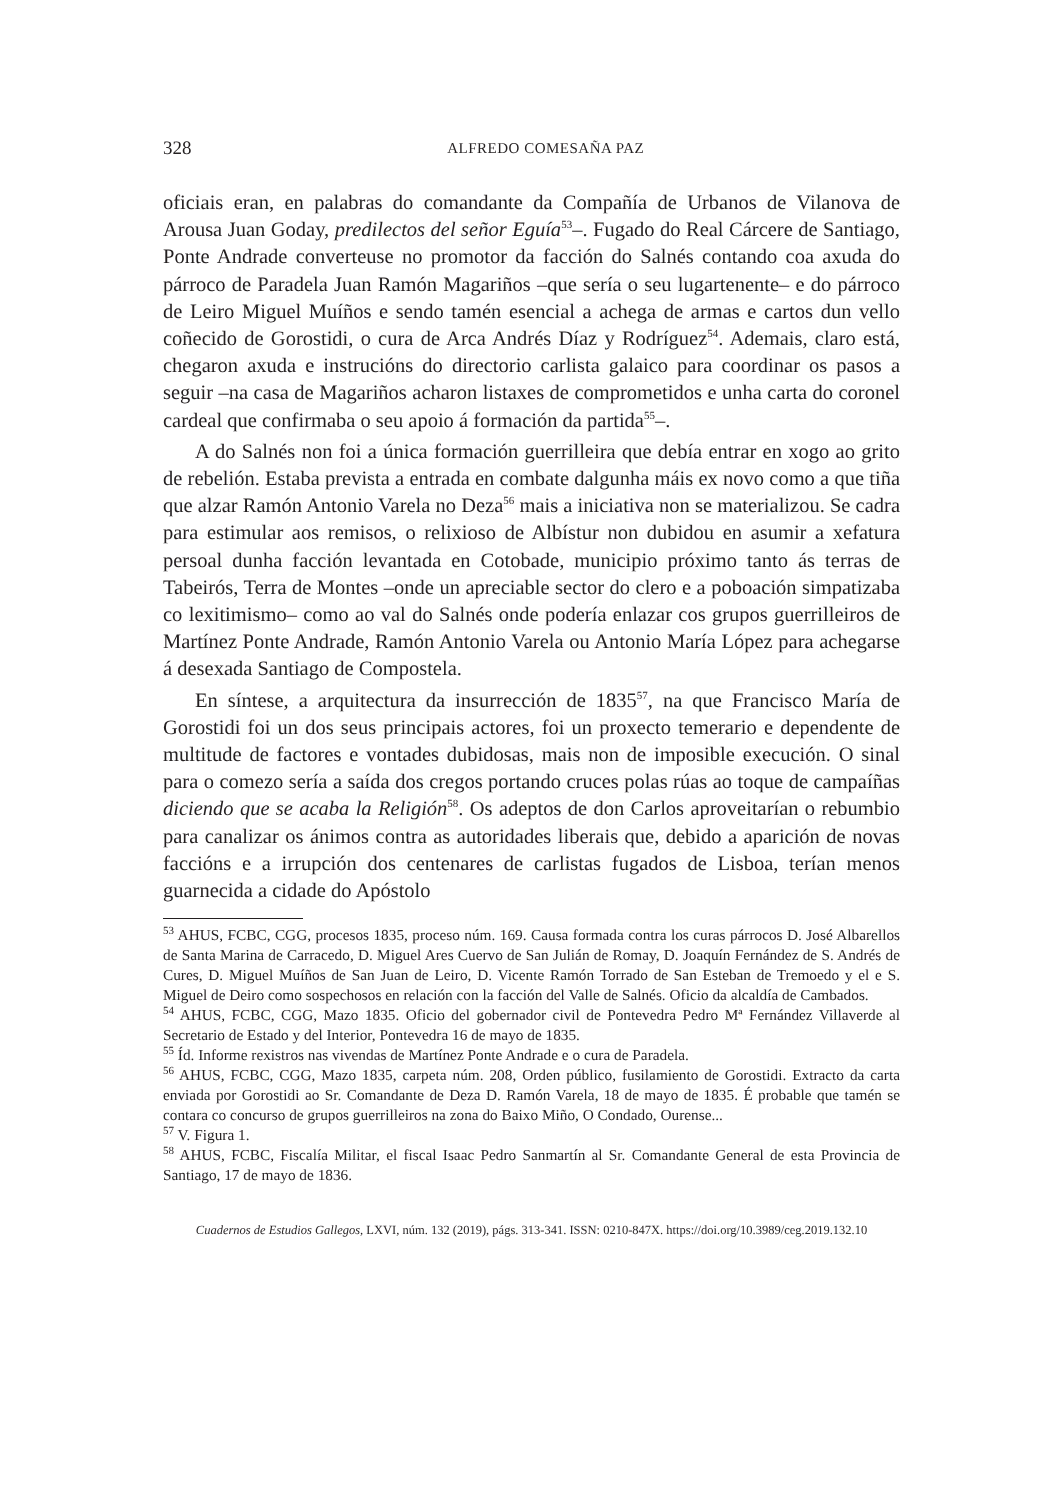328 ALFREDO COMESAÑA PAZ
oficiais eran, en palabras do comandante da Compañía de Urbanos de Vilanova de Arousa Juan Goday, predilectos del señor Eguía<sup>53</sup>–. Fugado do Real Cárcere de Santiago, Ponte Andrade converteuse no promotor da facción do Salnés contando coa axuda do párroco de Paradela Juan Ramón Magariños –que sería o seu lugartenente– e do párroco de Leiro Miguel Muíños e sendo tamén esencial a achega de armas e cartos dun vello coñecido de Gorostidi, o cura de Arca Andrés Díaz y Rodríguez<sup>54</sup>. Ademais, claro está, chegaron axuda e instrucións do directorio carlista galaico para coordinar os pasos a seguir –na casa de Magariños acharon listaxes de comprometidos e unha carta do coronel cardeal que confirmaba o seu apoio á formación da partida<sup>55</sup>–.
A do Salnés non foi a única formación guerrilleira que debía entrar en xogo ao grito de rebelión. Estaba prevista a entrada en combate dalgunha máis ex novo como a que tiña que alzar Ramón Antonio Varela no Deza<sup>56</sup> mais a iniciativa non se materializou. Se cadra para estimular aos remisos, o relixioso de Albístur non dubidou en asumir a xefatura persoal dunha facción levantada en Cotobade, municipio próximo tanto ás terras de Tabeirós, Terra de Montes –onde un apreciable sector do clero e a poboación simpatizaba co lexitimismo– como ao val do Salnés onde podería enlazar cos grupos guerrilleiros de Martínez Ponte Andrade, Ramón Antonio Varela ou Antonio María López para achegarse á desexada Santiago de Compostela.
En síntese, a arquitectura da insurrección de 1835<sup>57</sup>, na que Francisco María de Gorostidi foi un dos seus principais actores, foi un proxecto temerario e dependente de multitude de factores e vontades dubidosas, mais non de imposible execución. O sinal para o comezo sería a saída dos cregos portando cruces polas rúas ao toque de campaíñas diciendo que se acaba la Religión<sup>58</sup>. Os adeptos de don Carlos aproveitarían o rebumbio para canalizar os ánimos contra as autoridades liberais que, debido a aparición de novas faccións e a irrupción dos centenares de carlistas fugados de Lisboa, terían menos guarnecida a cidade do Apóstolo
<sup>53</sup> AHUS, FCBC, CGG, procesos 1835, proceso núm. 169. Causa formada contra los curas párrocos D. José Albarellos de Santa Marina de Carracedo, D. Miguel Ares Cuervo de San Julián de Romay, D. Joaquín Fernández de S. Andrés de Cures, D. Miguel Muíños de San Juan de Leiro, D. Vicente Ramón Torrado de San Esteban de Tremoedo y el e S. Miguel de Deiro como sospechosos en relación con la facción del Valle de Salnés. Oficio da alcaldía de Cambados.
<sup>54</sup> AHUS, FCBC, CGG, Mazo 1835. Oficio del gobernador civil de Pontevedra Pedro Mª Fernández Villaverde al Secretario de Estado y del Interior, Pontevedra 16 de mayo de 1835.
<sup>55</sup> Íd. Informe rexistros nas vivendas de Martínez Ponte Andrade e o cura de Paradela.
<sup>56</sup> AHUS, FCBC, CGG, Mazo 1835, carpeta núm. 208, Orden público, fusilamiento de Gorostidi. Extracto da carta enviada por Gorostidi ao Sr. Comandante de Deza D. Ramón Varela, 18 de mayo de 1835. É probable que tamén se contara co concurso de grupos guerrilleiros na zona do Baixo Miño, O Condado, Ourense...
<sup>57</sup> V. Figura 1.
<sup>58</sup> AHUS, FCBC, Fiscalía Militar, el fiscal Isaac Pedro Sanmartín al Sr. Comandante General de esta Provincia de Santiago, 17 de mayo de 1836.
Cuadernos de Estudios Gallegos, LXVI, núm. 132 (2019), págs. 313-341. ISSN: 0210-847X. https://doi.org/10.3989/ceg.2019.132.10